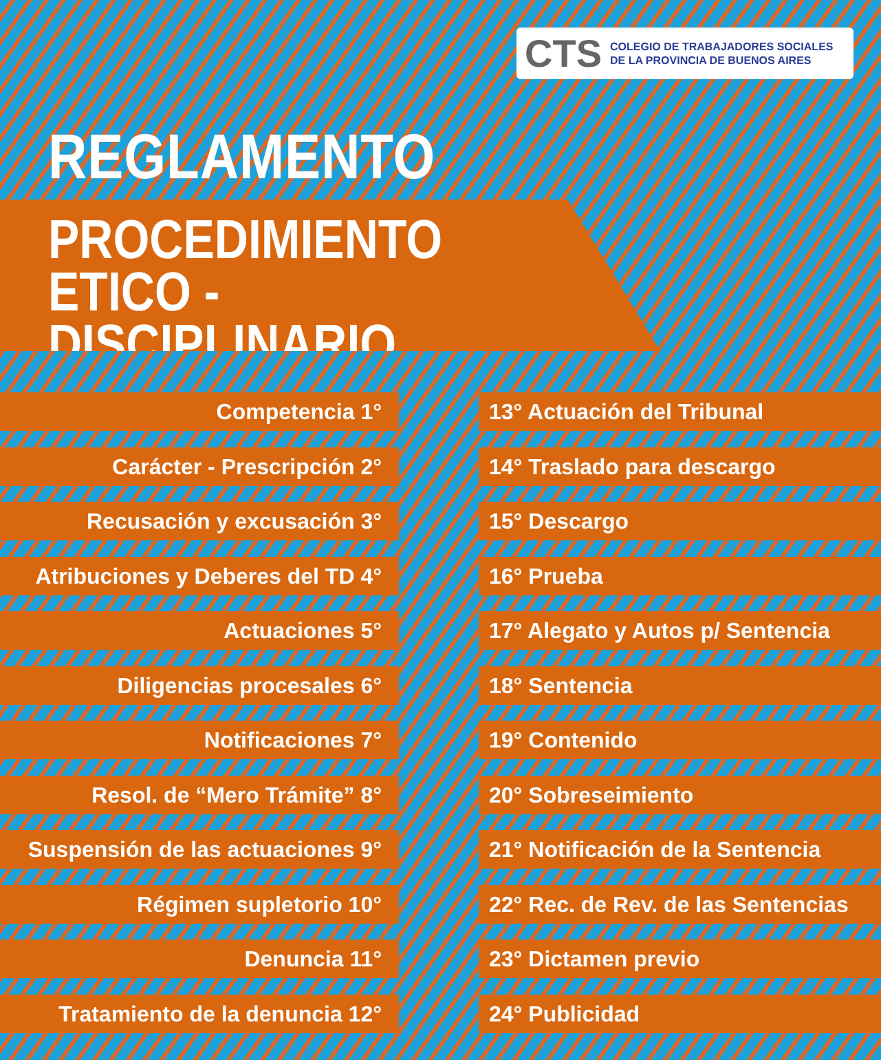CTS COLEGIO DE TRABAJADORES SOCIALES
DE LA PROVINCIA DE BUENOS AIRES
REGLAMENTO
PROCEDIMIENTO
ETICO - DISCIPLINARIO
Competencia 1°
Carácter - Prescripción 2°
Recusación y excusación 3°
Atribuciones y Deberes del TD 4°
Actuaciones 5°
Diligencias procesales 6°
Notificaciones 7°
Resol. de “Mero Trámite” 8°
Suspensión de las actuaciones 9°
Régimen supletorio 10°
Denuncia 11°
Tratamiento de la denuncia 12°
13° Actuación del Tribunal
14° Traslado para descargo
15° Descargo
16° Prueba
17° Alegato y Autos p/ Sentencia
18° Sentencia
19° Contenido
20° Sobreseimiento
21° Notificación de la Sentencia
22° Rec. de Rev. de las Sentencias
23° Dictamen previo
24° Publicidad